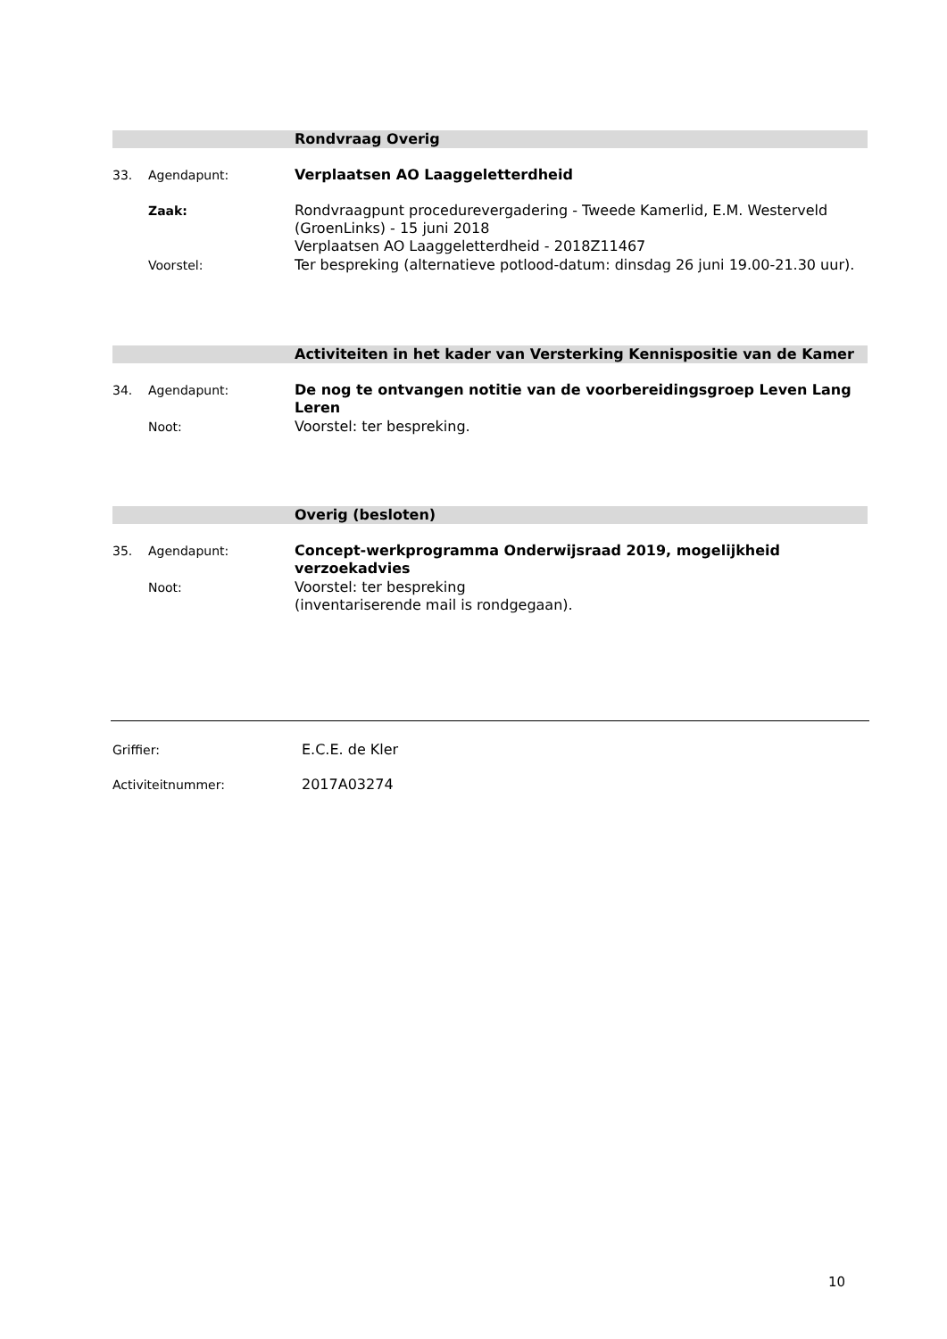Rondvraag Overig
33. Agendapunt: Verplaatsen AO Laaggeletterdheid
Zaak: Rondvraagpunt procedurevergadering - Tweede Kamerlid, E.M. Westerveld (GroenLinks) - 15 juni 2018
Verplaatsen AO Laaggeletterdheid - 2018Z11467
Voorstel: Ter bespreking (alternatieve potlood-datum: dinsdag 26 juni 19.00-21.30 uur).
Activiteiten in het kader van Versterking Kennispositie van de Kamer
34. Agendapunt: De nog te ontvangen notitie van de voorbereidingsgroep Leven Lang Leren
Noot: Voorstel: ter bespreking.
Overig (besloten)
35. Agendapunt: Concept-werkprogramma Onderwijsraad 2019, mogelijkheid verzoekadvies
Noot: Voorstel: ter bespreking
(inventariserende mail is rondgegaan).
Griffier: E.C.E. de Kler
Activiteitnummer: 2017A03274
10